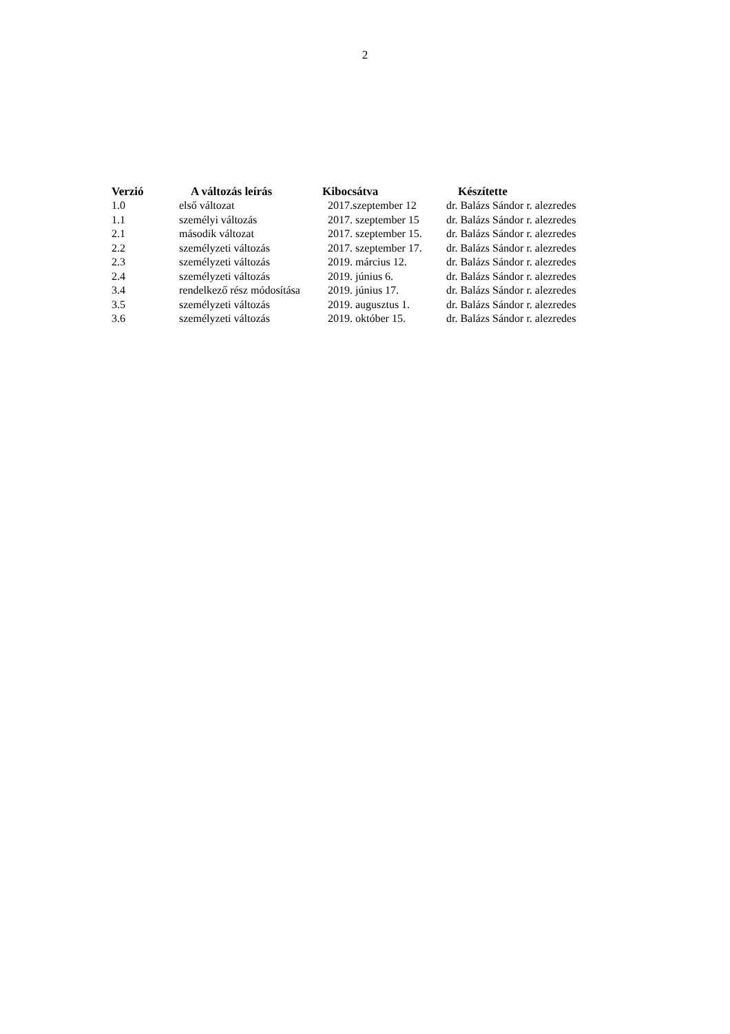2
| Verzió | A változás leírás | Kibocsátva | Készítette |
| --- | --- | --- | --- |
| 1.0 | első változat | 2017.szeptember 12 | dr. Balázs Sándor r. alezredes |
| 1.1 | személyi változás | 2017. szeptember 15 | dr. Balázs Sándor r. alezredes |
| 2.1 | második változat | 2017. szeptember 15. | dr. Balázs Sándor r. alezredes |
| 2.2 | személyzeti változás | 2017. szeptember 17. | dr. Balázs Sándor r. alezredes |
| 2.3 | személyzeti változás | 2019. március 12. | dr. Balázs Sándor r. alezredes |
| 2.4 | személyzeti változás | 2019. június 6. | dr. Balázs Sándor r. alezredes |
| 3.4 | rendelkező rész módosítása | 2019. június 17. | dr. Balázs Sándor r. alezredes |
| 3.5 | személyzeti változás | 2019. augusztus 1. | dr. Balázs Sándor r. alezredes |
| 3.6 | személyzeti változás | 2019. október 15. | dr. Balázs Sándor r. alezredes |